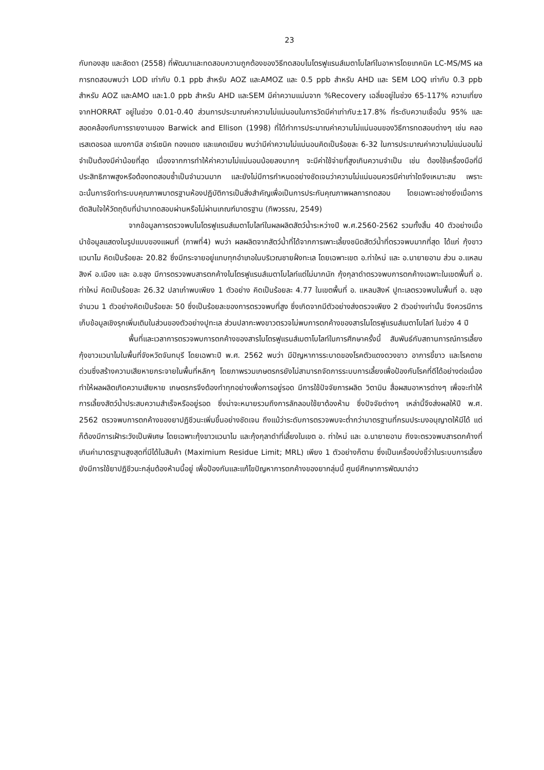23
กับทองสุข และลัดดา (2558) ที่พัฒนาและทดสอบความถูกต้องของวิธีทดสอบไนโตรฟูแรนส์เมตาโบไลท์ในอาหารโดยเทคนิค LC-MS/MS ผลการทดสอบพบว่า LOD เท่ากับ 0.1 ppb สำหรับ AOZ และAMOZ และ 0.5 ppb สำหรับ AHD และ SEM LOQ เท่ากับ 0.3 ppb สำหรับ AOZ และAMO และ1.0 ppb สำหรับ AHD และSEM มีค่าความแม่นจาก %Recovery เฉลี่ยอยู่ในช่วง 65-117% ความเที่ยงจากHORRAT อยู่ในช่วง 0.01-0.40 ส่วนการประมาณค่าความไม่แน่นอนในการวัดมีค่าเท่ากับ±17.8% ที่ระดับความเชื่อมั่น 95% และสอดคล้องกับการรายงานของ Barwick and Ellison (1998) ที่ได้ทำการประมาณค่าความไม่แน่นอนของวิธีการทดสอบต่างๆ เช่น คลอเรสเตอรอล แมงกานีส อาร์เซนิค ทองแดง และแคดเมียม พบว่ามีค่าความไม่แน่นอนคิดเป็นร้อยละ 6-32 ในการประมาณค่าความไม่แน่นอนไม่จำเป็นต้องมีค่าน้อยที่สุด เนื่องจากการทำให้ค่าความไม่แน่นอนน้อยลงมากๆ จะมีค่าใช้จ่ายที่สูงเกินความจำเป็น เช่น ต้องใช้เครื่องมือที่มีประสิทธิภาพสูงหรือต้องทดสอบซ้ำเป็นจำนวนมาก และยังไม่มีการกำหนดอย่างชัดเจนว่าความไม่แน่นอนควรมีค่าเท่าใดจึงเหมาะสม เพราะฉะนั้นการจัดทำระบบคุณภาพมาตรฐานห้องปฏิบัติการเป็นสิ่งสำคัญเพื่อเป็นการประกันคุณภาพผลการทดสอบ โดยเฉพาะอย่างยิ่งเมื่อการตัดสินใจให้วัตถุดิบที่นำมาทดสอบผ่านหรือไม่ผ่านเกณฑ์มาตรฐาน (ทิพวรรณ, 2549)
จากข้อมูลการตรวจพบไนโตรฟูแรนส์เมตาโบไลท์ในผลผลิตสัตว์น้ำระหว่างปี พ.ศ.2560-2562 รวมทั้งสิ้น 40 ตัวอย่างเมื่อนำข้อมูลแสดงในรูปแบบของแผนที่ (ภาพที่4) พบว่า ผลผลิตจากสัตว์น้ำที่ได้จากการเพาะเลี้ยงชนิดสัตว์น้ำที่ตรวจพบมากที่สุด ได้แก่ กุ้งขาวแวนาไม คิดเป็นร้อยละ 20.82 ซึ่งมีกระจายอยู่แทบทุกอำเภอในบริเวณชายฝั่งทะเล โดยเฉพาะเขต อ.ท่าใหม่ และ อ.นายายอาม ส่วน อ.แหลมสิงห์ อ.เมือง และ อ.ขลุง มีการตรวจพบสารตกค้างไนโตรฟูแรนส์เมตาโบไลท์แต่ไม่มากนัก กุ้งกุลาดำตรวจพบการตกค้างเฉพาะในเขตพื้นที่ อ. ท่าใหม่ คิดเป็นร้อยละ 26.32 ปลาเก๋าพบเพียง 1 ตัวอย่าง คิดเป็นร้อยละ 4.77 ในเขตพื้นที่ อ. แหลมสิงห์ ปูทะเลตรวจพบในพื้นที่ อ. ขลุง จำนวน 1 ตัวอย่างคิดเป็นร้อยละ 50 ซึ่งเป็นร้อยละของการตรวจพบที่สูง ซึ่งเกิดจากมีตัวอย่างส่งตรวจเพียง 2 ตัวอย่างเท่านั้น จึงควรมีการเก็บข้อมูลเชิงรุกเพิ่มเติมในส่วนของตัวอย่างปูทะเล ส่วนปลากะพงขาวตรวจไม่พบการตกค้างของสารไนโตรฟูแรนส์เมตาโบไลท์ ในช่วง 4 ปี
พื้นที่และเวลาการตรวจพบการตกค้างของสารไนโตรฟูแรนส์เมตาโบไลท์ในการศึกษาครั้งนี้ สัมพันธ์กับสถานการณ์การเลี้ยงกุ้งขาวแวนาไมในพื้นที่จังหวัดจันทบุรี โดยเฉพาะปี พ.ศ. 2562 พบว่า มีปัญหาการระบาดของโรคตัวแดงดวงขาว อาการขี้ขาว และโรคตายด่วนซึ่งสร้างความเสียหายกระจายในพื้นที่หลักๆ โดยภาพรวมเกษตรกรยังไม่สามารถจัดการระบบการเลี้ยงเพื่อป้องกันโรคที่ดีได้อย่างต่อเนื่อง ทำให้ผลผลิตเกิดความเสียหาย เกษตรกรจึงต้องทำทุกอย่างเพื่อการอยู่รอด มีการใช้ปัจจัยการผลิต วิตามิน สื่อผสมอาหารต่างๆ เพื่อจะทำให้การเลี้ยงสัตว์น้ำประสบความสำเร็จหรืออยู่รอด ซึ่งน่าจะหมายรวมถึงการลักลอบใช้ยาต้องห้าม ซึ่งปัจจัยต่างๆ เหล่านี้จึงส่งผลให้ปี พ.ศ. 2562 ตรวจพบการตกค้างของยาปฏิชีวนะเพิ่มขึ้นอย่างชัดเจน ถึงแม้ว่าระดับการตรวจพบจะต่ำกว่ามาตรฐานที่กรมประมงอนุญาตให้มีได้ แต่ก็ต้องมีการเฝ้าระวังเป็นพิเศษ โดยเฉพาะกุ้งขาวแวนาไม และกุ้งกุลาดำที่เลี้ยงในเขต อ. ท่าใหม่ และ อ.นายายอาม ถึงจะตรวจพบสารตกค้างที่เกินค่ามาตรฐานสูงสุดที่มีได้ในสินค้า (Maximium Residue Limit; MRL) เพียง 1 ตัวอย่างก็ตาม ซึ่งเป็นเครื่องบ่งชี้ว่าในระบบการเลี้ยงยังมีการใช้ยาปฏิชีวนะกลุ่มต้องห้ามนี้อยู่ เพื่อป้องกันและแก้ไขปัญหาการตกค้างของยากลุ่มนี้ ศูนย์ศึกษาการพัฒนาอ่าว